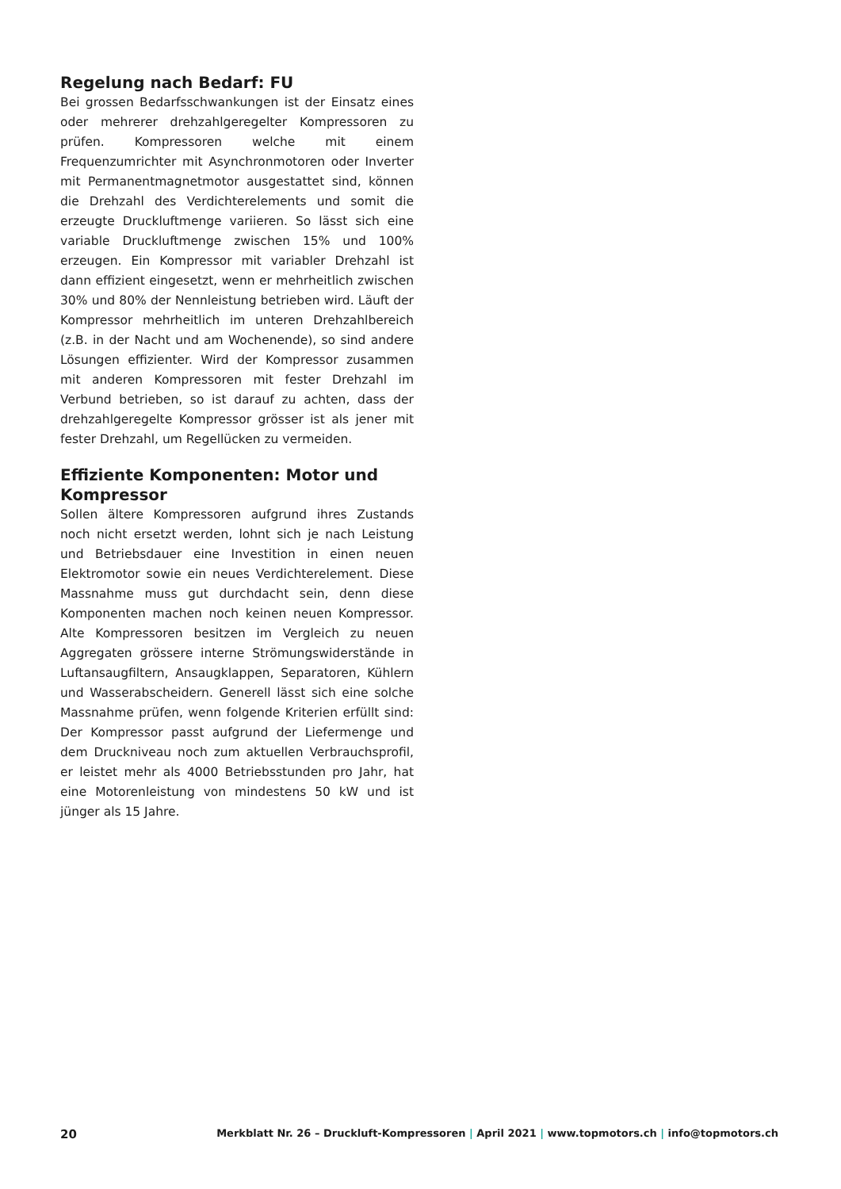Regelung nach Bedarf: FU
Bei grossen Bedarfsschwankungen ist der Einsatz eines oder mehrerer drehzahlgeregelter Kompressoren zu prüfen. Kompressoren welche mit einem Frequenzumrichter mit Asynchronmotoren oder Inverter mit Permanentmagnetmotor ausgestattet sind, können die Drehzahl des Verdichterelements und somit die erzeugte Druckluftmenge variieren. So lässt sich eine variable Druckluftmenge zwischen 15% und 100% erzeugen. Ein Kompressor mit variabler Drehzahl ist dann effizient eingesetzt, wenn er mehrheitlich zwischen 30% und 80% der Nennleistung betrieben wird. Läuft der Kompressor mehrheitlich im unteren Drehzahlbereich (z.B. in der Nacht und am Wochenende), so sind andere Lösungen effizienter. Wird der Kompressor zusammen mit anderen Kompressoren mit fester Drehzahl im Verbund betrieben, so ist darauf zu achten, dass der drehzahlgeregelte Kompressor grösser ist als jener mit fester Drehzahl, um Regellücken zu vermeiden.
Effiziente Komponenten: Motor und Kompressor
Sollen ältere Kompressoren aufgrund ihres Zustands noch nicht ersetzt werden, lohnt sich je nach Leistung und Betriebsdauer eine Investition in einen neuen Elektromotor sowie ein neues Verdichterelement. Diese Massnahme muss gut durchdacht sein, denn diese Komponenten machen noch keinen neuen Kompressor. Alte Kompressoren besitzen im Vergleich zu neuen Aggregaten grössere interne Strömungswiderstände in Luftansaugfiltern, Ansaugklappen, Separatoren, Kühlern und Wasserabscheidern. Generell lässt sich eine solche Massnahme prüfen, wenn folgende Kriterien erfüllt sind: Der Kompressor passt aufgrund der Liefermenge und dem Druckniveau noch zum aktuellen Verbrauchsprofil, er leistet mehr als 4000 Betriebsstunden pro Jahr, hat eine Motorenleistung von mindestens 50 kW und ist jünger als 15 Jahre.
20 Merkblatt Nr. 26 – Druckluft-Kompressoren | April 2021 | www.topmotors.ch | info@topmotors.ch